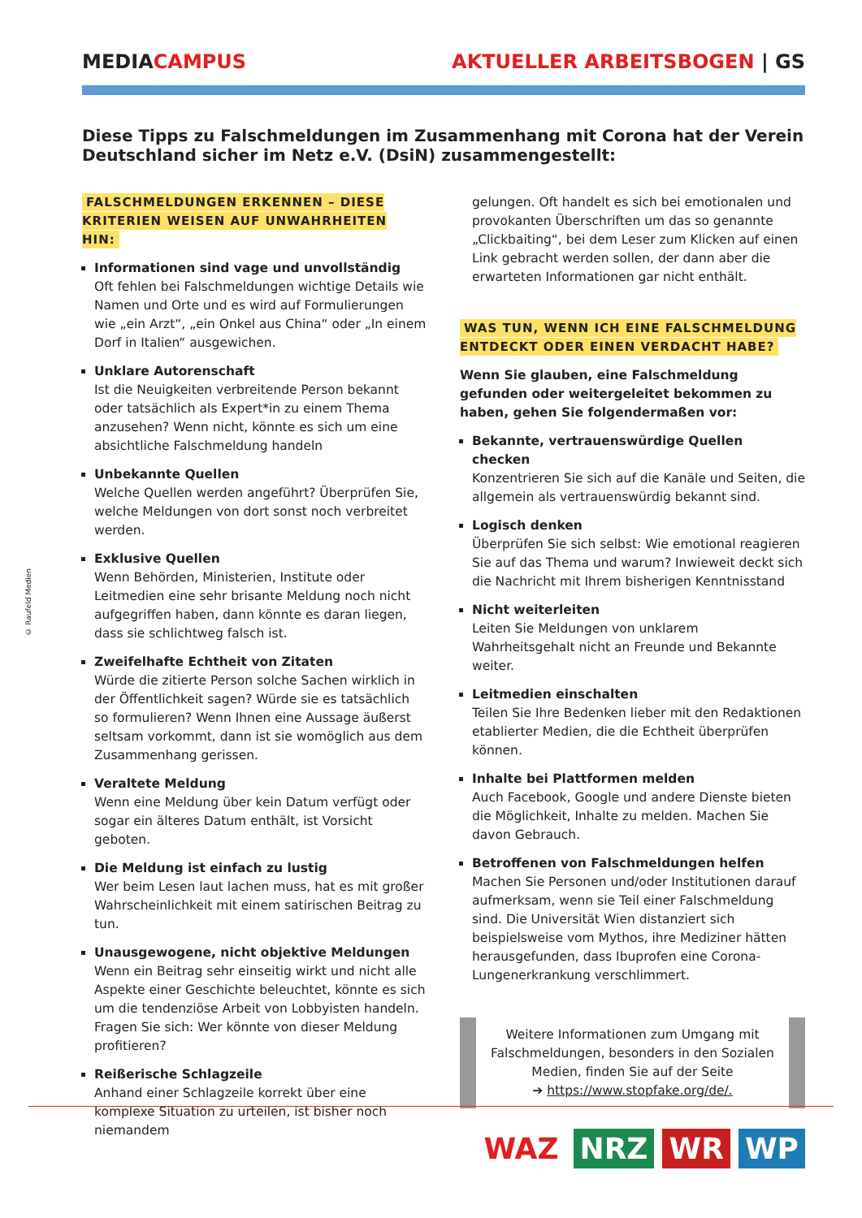MEDIA CAMPUS AKTUELLER ARBEITSBOGEN | GS
Diese Tipps zu Falschmeldungen im Zusammenhang mit Corona hat der Verein Deutschland sicher im Netz e.V. (DsiN) zusammengestellt:
FALSCHMELDUNGEN ERKENNEN – DIESE KRITERIEN WEISEN AUF UNWAHRHEITEN HIN:
Informationen sind vage und unvollständig
Oft fehlen bei Falschmeldungen wichtige Details wie Namen und Orte und es wird auf Formulierungen wie „ein Arzt“, „ein Onkel aus China“ oder „In einem Dorf in Italien“ ausgewichen.
Unklare Autorenschaft
Ist die Neuigkeiten verbreitende Person bekannt oder tatsächlich als Expert*in zu einem Thema anzusehen? Wenn nicht, könnte es sich um eine absichtliche Falschmeldung handeln
Unbekannte Quellen
Welche Quellen werden angeführt? Überprüfen Sie, welche Meldungen von dort sonst noch verbreitet werden.
Exklusive Quellen
Wenn Behörden, Ministerien, Institute oder Leitmedien eine sehr brisante Meldung noch nicht aufgegriffen haben, dann könnte es daran liegen, dass sie schlichtweg falsch ist.
Zweifelhafte Echtheit von Zitaten
Würde die zitierte Person solche Sachen wirklich in der Öffentlichkeit sagen? Würde sie es tatsächlich so formulieren? Wenn Ihnen eine Aussage äußerst seltsam vorkommt, dann ist sie womöglich aus dem Zusammenhang gerissen.
Veraltete Meldung
Wenn eine Meldung über kein Datum verfügt oder sogar ein älteres Datum enthält, ist Vorsicht geboten.
Die Meldung ist einfach zu lustig
Wer beim Lesen laut lachen muss, hat es mit großer Wahrscheinlichkeit mit einem satirischen Beitrag zu tun.
Unausgewogene, nicht objektive Meldungen
Wenn ein Beitrag sehr einseitig wirkt und nicht alle Aspekte einer Geschichte beleuchtet, könnte es sich um die tendenziöse Arbeit von Lobbyisten handeln. Fragen Sie sich: Wer könnte von dieser Meldung profitieren?
Reißerische Schlagzeile
Anhand einer Schlagzeile korrekt über eine komplexe Situation zu urteilen, ist bisher noch niemandem
gelungen. Oft handelt es sich bei emotionalen und provokanten Überschriften um das so genannte „Clickbaiting“, bei dem Leser zum Klicken auf einen Link gebracht werden sollen, der dann aber die erwarteten Informationen gar nicht enthält.
WAS TUN, WENN ICH EINE FALSCHMELDUNG ENTDECKT ODER EINEN VERDACHT HABE?
Wenn Sie glauben, eine Falschmeldung gefunden oder weitergeleitet bekommen zu haben, gehen Sie folgendermaßen vor:
Bekannte, vertrauenswürdige Quellen checken
Konzentrieren Sie sich auf die Kanäle und Seiten, die allgemein als vertrauenswürdig bekannt sind.
Logisch denken
Überprüfen Sie sich selbst: Wie emotional reagieren Sie auf das Thema und warum? Inwieweit deckt sich die Nachricht mit Ihrem bisherigen Kenntnisstand
Nicht weiterleiten
Leiten Sie Meldungen von unklarem Wahrheitsgehalt nicht an Freunde und Bekannte weiter.
Leitmedien einschalten
Teilen Sie Ihre Bedenken lieber mit den Redaktionen etablierter Medien, die die Echtheit überprüfen können.
Inhalte bei Plattformen melden
Auch Facebook, Google und andere Dienste bieten die Möglichkeit, Inhalte zu melden. Machen Sie davon Gebrauch.
Betroffenen von Falschmeldungen helfen
Machen Sie Personen und/oder Institutionen darauf aufmerksam, wenn sie Teil einer Falschmeldung sind. Die Universität Wien distanziert sich beispielsweise vom Mythos, ihre Mediziner hätten herausgefunden, dass Ibuprofen eine Corona-Lungenerkrankung verschlimmert.
Weitere Informationen zum Umgang mit Falschmeldungen, besonders in den Sozialen Medien, finden Sie auf der Seite
➔ https://www.stopfake.org/de/.
© Raufeld Medien
WAZ NRZ WR WP